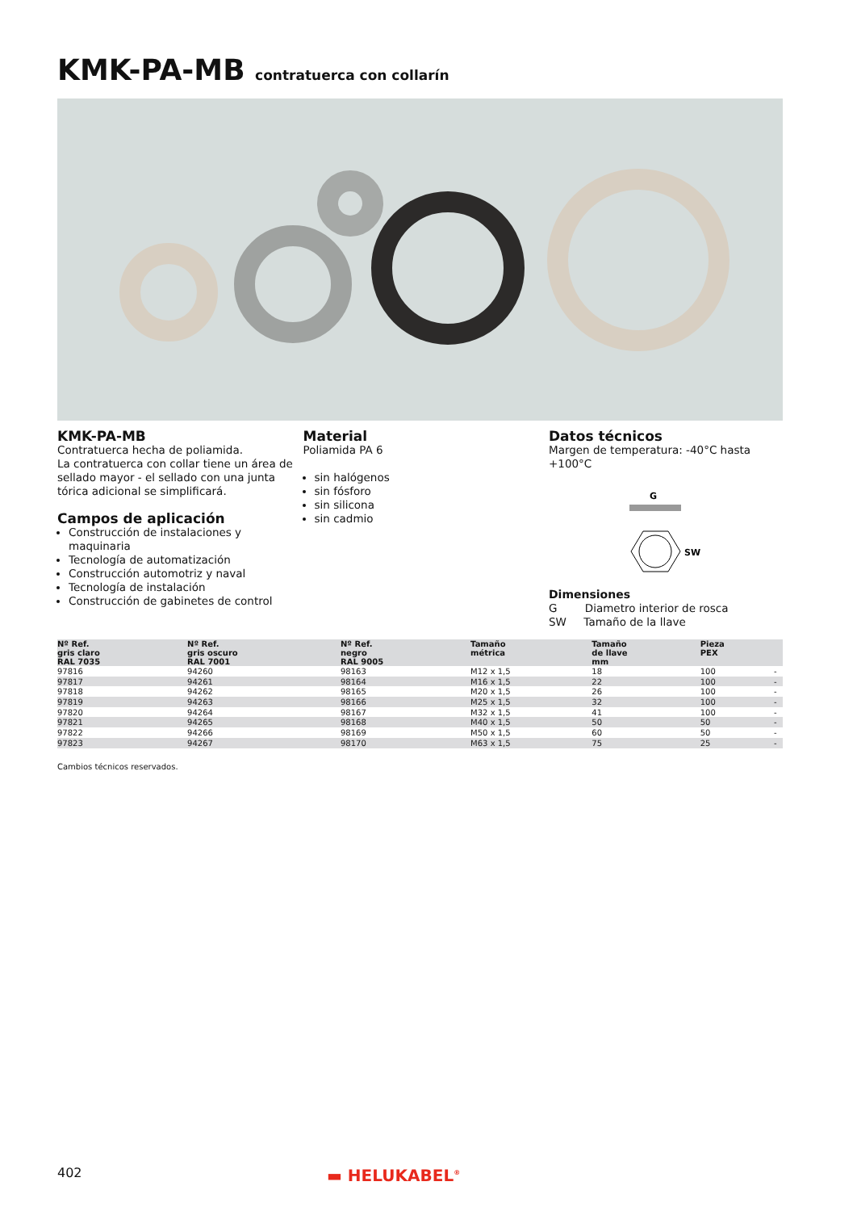KMK-PA-MB contratuerca con collarín
KMK-PA-MB
Contratuerca hecha de poliamida.
La contratuerca con collar tiene un área de sellado mayor - el sellado con una junta tórica adicional se simplificará.
Campos de aplicación
Construcción de instalaciones y maquinaria
Tecnología de automatización
Construcción automotriz y naval
Tecnología de instalación
Construcción de gabinetes de control
Material
Poliamida PA 6
sin halógenos
sin fósforo
sin silicona
sin cadmio
Datos técnicos
Margen de temperatura: -40°C hasta +100°C
G
SW
Dimensiones
G Diametro interior de rosca
SW Tamaño de la llave
| Nº Ref. gris claro RAL 7035 | Nº Ref. gris oscuro RAL 7001 | Nº Ref. negro RAL 9005 | Tamaño métrica | Tamaño de llave mm | Pieza PEX | |
| --- | --- | --- | --- | --- | --- | --- |
| 97816 | 94260 | 98163 | M12 x 1,5 | 18 | 100 | - |
| 97817 | 94261 | 98164 | M16 x 1,5 | 22 | 100 | - |
| 97818 | 94262 | 98165 | M20 x 1,5 | 26 | 100 | - |
| 97819 | 94263 | 98166 | M25 x 1,5 | 32 | 100 | - |
| 97820 | 94264 | 98167 | M32 x 1,5 | 41 | 100 | - |
| 97821 | 94265 | 98168 | M40 x 1,5 | 50 | 50 | - |
| 97822 | 94266 | 98169 | M50 x 1,5 | 60 | 50 | - |
| 97823 | 94267 | 98170 | M63 x 1,5 | 75 | 25 | - |
Cambios técnicos reservados.
402 ▬ HELUKABEL<sup>®</sup>